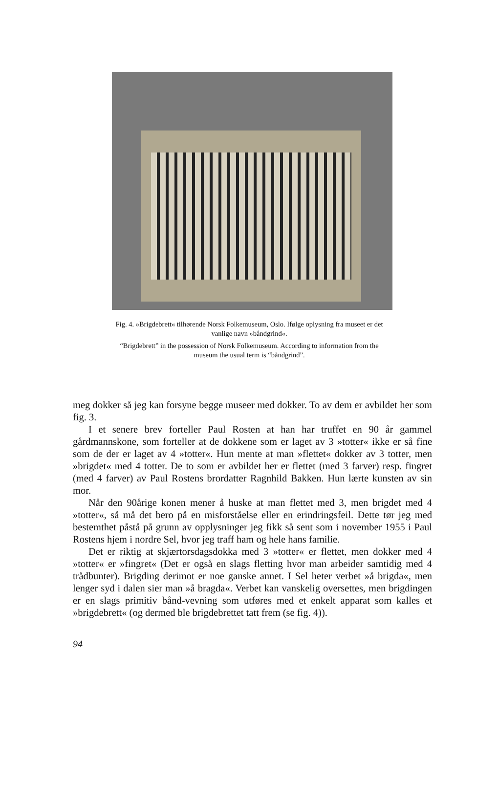Fig. 4. »Brigdebrett« tilhørende Norsk Folkemuseum, Oslo. Ifølge oplysning fra museet er det vanlige navn »båndgrind«.
“Brigdebrett” in the possession of Norsk Folkemuseum. According to information from the museum the usual term is “båndgrind”.
meg dokker så jeg kan forsyne begge museer med dokker. To av dem er avbildet her som fig. 3.
I et senere brev forteller Paul Rosten at han har truffet en 90 år gammel gårdmannskone, som forteller at de dokkene som er laget av 3 »totter« ikke er så fine som de der er laget av 4 »totter«. Hun mente at man »flettet« dokker av 3 totter, men »brigdet« med 4 totter. De to som er avbildet her er flettet (med 3 farver) resp. fingret (med 4 farver) av Paul Rostens brordatter Ragnhild Bakken. Hun lærte kunsten av sin mor.
Når den 90årige konen mener å huske at man flettet med 3, men brigdet med 4 »totter«, så må det bero på en misforståelse eller en erindringsfeil. Dette tør jeg med bestemthet påstå på grunn av opplysninger jeg fikk så sent som i november 1955 i Paul Rostens hjem i nordre Sel, hvor jeg traff ham og hele hans familie.
Det er riktig at skjærtorsdagsdokka med 3 »totter« er flettet, men dokker med 4 »totter« er »fingret« (Det er også en slags fletting hvor man arbeider samtidig med 4 trådbunter). Brigding derimot er noe ganske annet. I Sel heter verbet »å brigda«, men lenger syd i dalen sier man »å bragda«. Verbet kan vanskelig oversettes, men brigdingen er en slags primitiv bånd-vevning som utføres med et enkelt apparat som kalles et »brigdebrett« (og dermed ble brigdebrettet tatt frem (se fig. 4)).
94